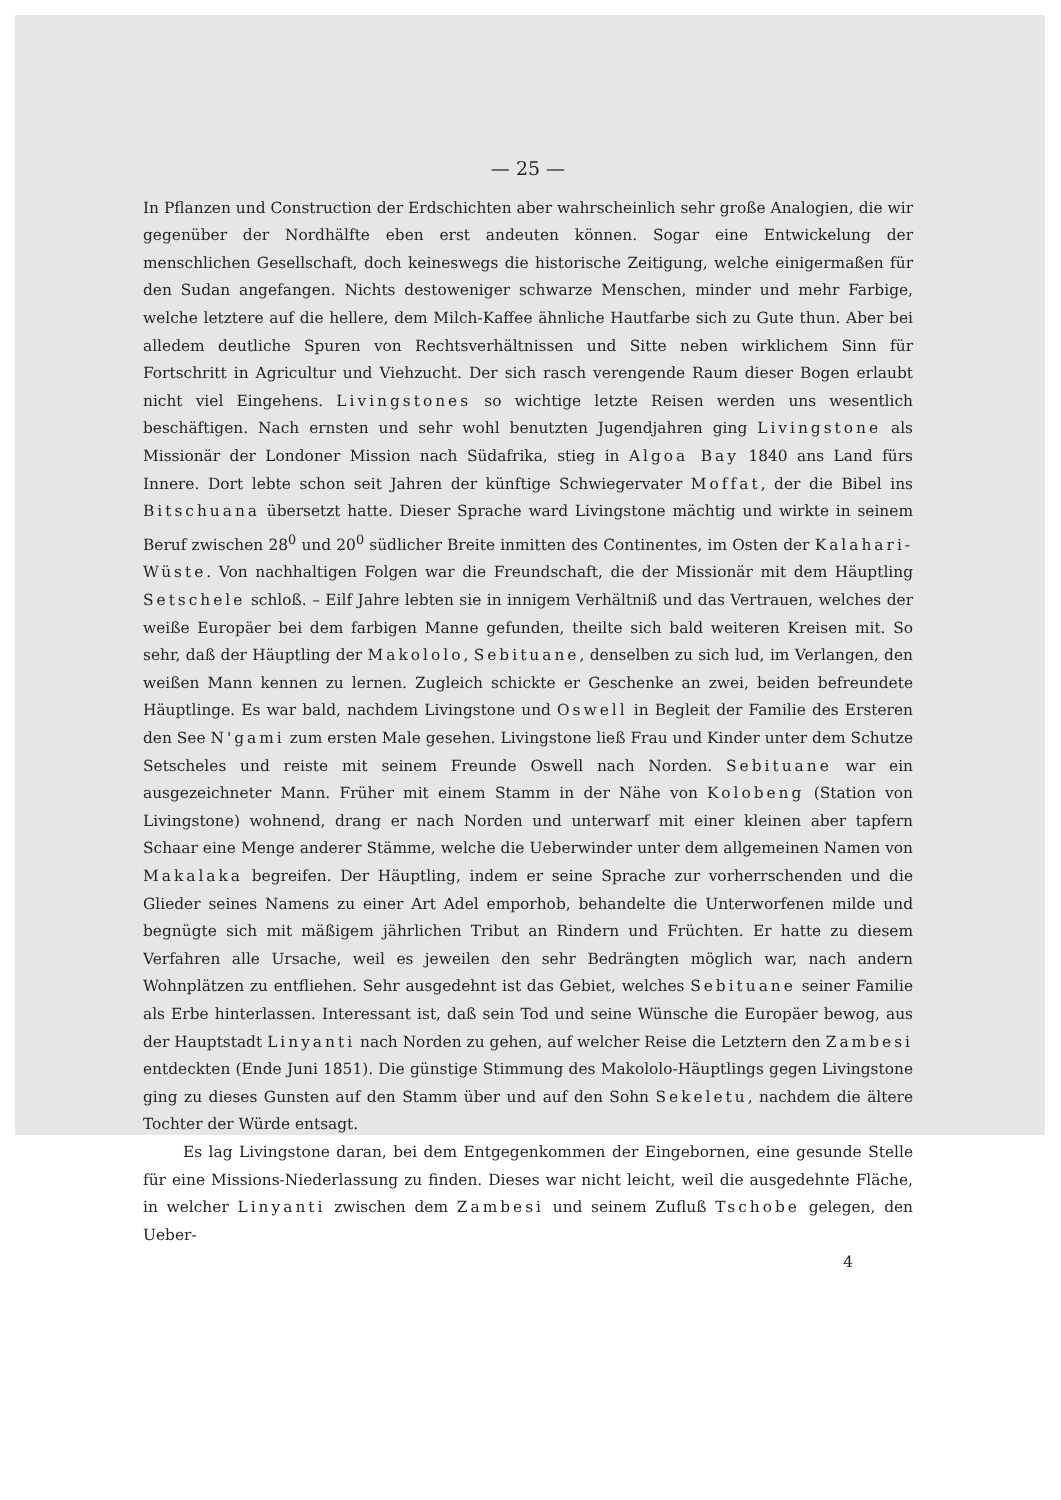— 25 —
In Pflanzen und Construction der Erdschichten aber wahrscheinlich sehr große Analogien, die wir gegenüber der Nordhälfte eben erst andeuten können. Sogar eine Entwickelung der menschlichen Gesellschaft, doch keineswegs die historische Zeitigung, welche einigermaßen für den Sudan angefangen. Nichts destoweniger schwarze Menschen, minder und mehr Farbige, welche letztere auf die hellere, dem Milch-Kaffee ähnliche Hautfarbe sich zu Gute thun. Aber bei alledem deutliche Spuren von Rechtsverhältnissen und Sitte neben wirklichem Sinn für Fortschritt in Agricultur und Viehzucht. Der sich rasch verengende Raum dieser Bogen erlaubt nicht viel Eingehens. Livingstones so wichtige letzte Reisen werden uns wesentlich beschäftigen. Nach ernsten und sehr wohl benutzten Jugendjahren ging Livingstone als Missionär der Londoner Mission nach Südafrika, stieg in Algoa Bay 1840 ans Land fürs Innere. Dort lebte schon seit Jahren der künftige Schwiegervater Moffat, der die Bibel ins Bitschuana übersetzt hatte. Dieser Sprache ward Livingstone mächtig und wirkte in seinem Beruf zwischen 28<sup>0</sup> und 20<sup>0</sup> südlicher Breite inmitten des Continentes, im Osten der Kalahari-Wüste. Von nachhaltigen Folgen war die Freundschaft, die der Missionär mit dem Häuptling Setschele schloß. – Eilf Jahre lebten sie in innigem Verhältniß und das Vertrauen, welches der weiße Europäer bei dem farbigen Manne gefunden, theilte sich bald weiteren Kreisen mit. So sehr, daß der Häuptling der Makololo, Sebituane, denselben zu sich lud, im Verlangen, den weißen Mann kennen zu lernen. Zugleich schickte er Geschenke an zwei, beiden befreundete Häuptlinge. Es war bald, nachdem Livingstone und Oswell in Begleit der Familie des Ersteren den See N'gami zum ersten Male gesehen. Livingstone ließ Frau und Kinder unter dem Schutze Setscheles und reiste mit seinem Freunde Oswell nach Norden. Sebituane war ein ausgezeichneter Mann. Früher mit einem Stamm in der Nähe von Kolobeng (Station von Livingstone) wohnend, drang er nach Norden und unterwarf mit einer kleinen aber tapfern Schaar eine Menge anderer Stämme, welche die Ueberwinder unter dem allgemeinen Namen von Makalaka begreifen. Der Häuptling, indem er seine Sprache zur vorherrschenden und die Glieder seines Namens zu einer Art Adel emporhob, behandelte die Unterworfenen milde und begnügte sich mit mäßigem jährlichen Tribut an Rindern und Früchten. Er hatte zu diesem Verfahren alle Ursache, weil es jeweilen den sehr Bedrängten möglich war, nach andern Wohnplätzen zu entfliehen. Sehr ausgedehnt ist das Gebiet, welches Sebituane seiner Familie als Erbe hinterlassen. Interessant ist, daß sein Tod und seine Wünsche die Europäer bewog, aus der Hauptstadt Linyanti nach Norden zu gehen, auf welcher Reise die Letztern den Zambesi entdeckten (Ende Juni 1851). Die günstige Stimmung des Makololo-Häuptlings gegen Livingstone ging zu dieses Gunsten auf den Stamm über und auf den Sohn Sekeletu, nachdem die ältere Tochter der Würde entsagt.
Es lag Livingstone daran, bei dem Entgegenkommen der Eingebornen, eine gesunde Stelle für eine Missions-Niederlassung zu finden. Dieses war nicht leicht, weil die ausgedehnte Fläche, in welcher Linyanti zwischen dem Zambesi und seinem Zufluß Tschobe gelegen, den Ueber-
4